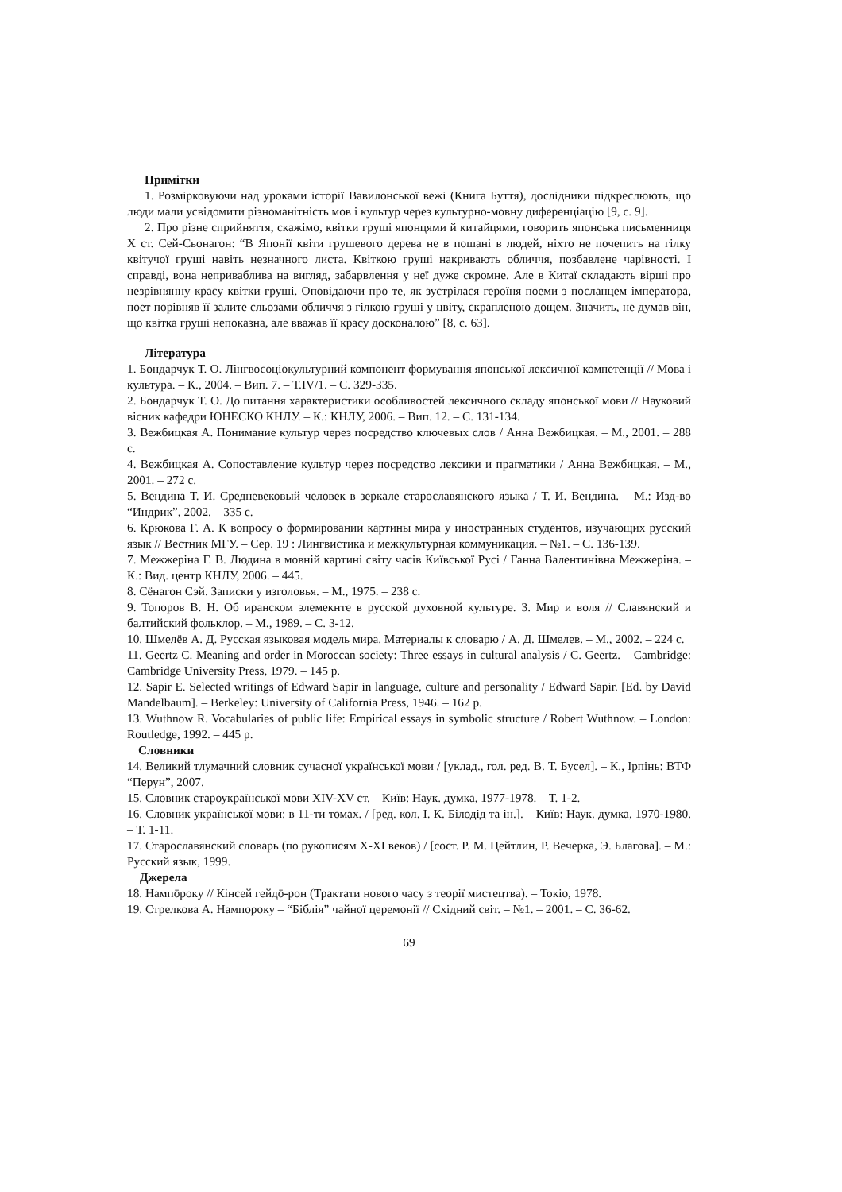Примітки
1. Розмірковуючи над уроками історії Вавилонської вежі (Книга Буття), дослідники підкреслюють, що люди мали усвідомити різноманітність мов і культур через культурно-мовну диференціацію [9, с. 9].
2. Про різне сприйняття, скажімо, квітки груші японцями й китайцями, говорить японська письменниця Х ст. Сей-Сьонагон: “В Японії квіти грушевого дерева не в пошані в людей, ніхто не почепить на гілку квітучої груші навіть незначного листа. Квіткою груші накривають обличчя, позбавлене чарівності. І справді, вона неприваблива на вигляд, забарвлення у неї дуже скромне. Але в Китаї складають вірші про незрівнянну красу квітки груші. Оповідаючи про те, як зустрілася героїня поеми з посланцем імператора, поет порівняв її залите сльозами обличчя з гілкою груші у цвіту, скрапленою дощем. Значить, не думав він, що квітка груші непоказна, але вважав її красу досконалою” [8, с. 63].
Література
1. Бондарчук Т. О. Лінгвосоціокультурний компонент формування японської лексичної компетенції // Мова і культура. – К., 2004. – Вип. 7. – Т.IV/1. – С. 329-335.
2. Бондарчук Т. О. До питання характеристики особливостей лексичного складу японської мови // Науковий вісник кафедри ЮНЕСКО КНЛУ. – К.: КНЛУ, 2006. – Вип. 12. – С. 131-134.
3. Вежбицкая А. Понимание культур через посредство ключевых слов / Анна Вежбицкая. – М., 2001. – 288 с.
4. Вежбицкая А. Сопоставление культур через посредство лексики и прагматики / Анна Вежбицкая. – М., 2001. – 272 с.
5. Вендина Т. И. Средневековый человек в зеркале старославянского языка / Т. И. Вендина. – М.: Изд-во “Индрик”, 2002. – 335 с.
6. Крюкова Г. А. К вопросу о формировании картины мира у иностранных студентов, изучающих русский язык // Вестник МГУ. – Сер. 19 : Лингвистика и межкультурная коммуникация. – №1. – С. 136-139.
7. Межжеріна Г. В. Людина в мовній картині світу часів Київської Русі / Ганна Валентинівна Межжеріна. – К.: Вид. центр КНЛУ, 2006. – 445.
8. Сёнагон Сэй. Записки у изголовья. – М., 1975. – 238 с.
9. Топоров В. Н. Об иранском элемекнте в русской духовной культуре. 3. Мир и воля // Славянский и балтийский фольклор. – М., 1989. – С. 3-12.
10. Шмелёв А. Д. Русская языковая модель мира. Материалы к словарю / А. Д. Шмелев. – М., 2002. – 224 с.
11. Geertz C. Meaning and order in Moroccan society: Three essays in cultural analysis / C. Geertz. – Cambridge: Cambridge University Press, 1979. – 145 p.
12. Sapir E. Selected writings of Edward Sapir in language, culture and personality / Edward Sapir. [Ed. by David Mandelbaum]. – Berkeley: University of California Press, 1946. – 162 p.
13. Wuthnow R. Vocabularies of public life: Empirical essays in symbolic structure / Robert Wuthnow. – London: Routledge, 1992. – 445 p.
Словники
14. Великий тлумачний словник сучасної української мови / [уклад., гол. ред. В. Т. Бусел]. – К., Ірпінь: ВТФ “Перун”, 2007.
15. Словник староукраїнської мови XIV-XV ст. – Київ: Наук. думка, 1977-1978. – Т. 1-2.
16. Словник української мови: в 11-ти томах. / [ред. кол. І. К. Білодід та ін.]. – Київ: Наук. думка, 1970-1980. – Т. 1-11.
17. Старославянский словарь (по рукописям X-XI веков) / [сост. Р. М. Цейтлин, Р. Вечерка, Э. Благова]. – М.: Русский язык, 1999.
Джерела
18. Нампōроку // Кінсей гейдō-рон (Трактати нового часу з теорії мистецтва). – Токіо, 1978.
19. Стрелкова А. Нампороку – “Біблія” чайної церемонії // Східний світ. – №1. – 2001. – С. 36-62.
69